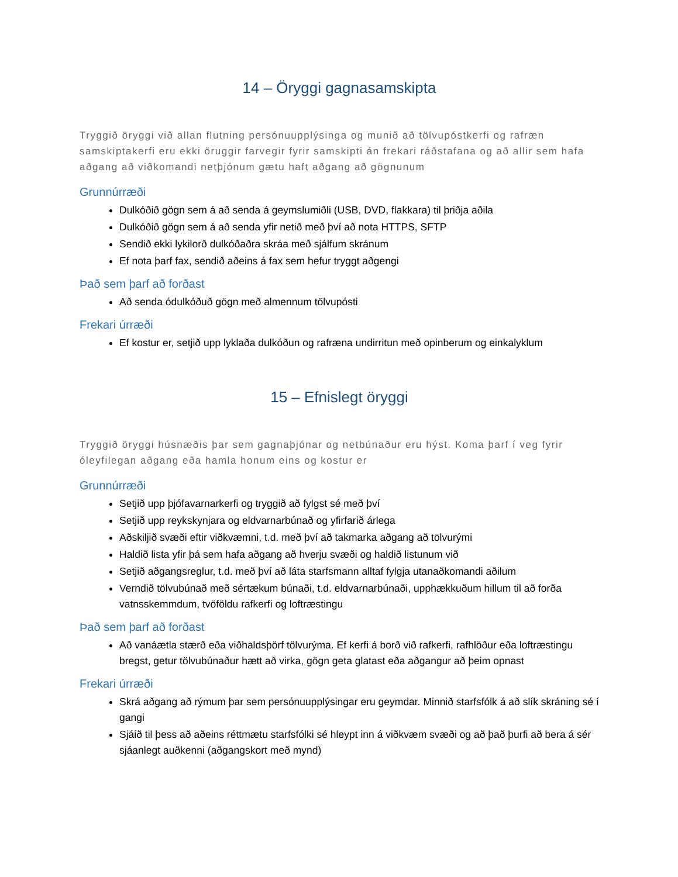14 – Öryggi gagnasamskipta
Tryggið öryggi við allan flutning persónuupplýsinga og munið að tölvupóstkerfi og rafræn samskiptakerfi eru ekki öruggir farvegir fyrir samskipti án frekari ráðstafana og að allir sem hafa aðgang að viðkomandi netþjónum gætu haft aðgang að gögnunum
Grunnúrræði
Dulkóðið gögn sem á að senda á geymslumiðli (USB, DVD, flakkara) til þriðja aðila
Dulkóðið gögn sem á að senda yfir netið með því að nota HTTPS, SFTP
Sendið ekki lykilorð dulkóðaðra skráa með sjálfum skránum
Ef nota þarf fax, sendið aðeins á fax sem hefur tryggt aðgengi
Það sem þarf að forðast
Að senda ódulkóðuð gögn með almennum tölvupósti
Frekari úrræði
Ef kostur er, setjið upp lyklaða dulkóðun og rafræna undirritun með opinberum og einkalyklum
15 – Efnislegt öryggi
Tryggið öryggi húsnæðis þar sem gagnaþjónar og netbúnaður eru hýst. Koma þarf í veg fyrir óleyfilegan aðgang eða hamla honum eins og kostur er
Grunnúrræði
Setjið upp þjófavarnarkerfi og tryggið að fylgst sé með því
Setjið upp reykskynjara og eldvarnarbúnað og yfirfarið árlega
Aðskiljið svæði eftir viðkvæmni, t.d. með því að takmarka aðgang að tölvurými
Haldið lista yfir þá sem hafa aðgang að hverju svæði og haldið listunum við
Setjið aðgangsreglur, t.d. með því að láta starfsmann alltaf fylgja utanaðkomandi aðilum
Verndið tölvubúnað með sértækum búnaði, t.d. eldvarnarbúnaði, upphækkuðum hillum til að forða vatnsskemmdum, tvöföldu rafkerfi og loftræstingu
Það sem þarf að forðast
Að vanáætla stærð eða viðhaldsþörf tölvurýma. Ef kerfi á borð við rafkerfi, rafhlöður eða loftræstingu bregst, getur tölvubúnaður hætt að virka, gögn geta glatast eða aðgangur að þeim opnast
Frekari úrræði
Skrá aðgang að rýmum þar sem persónuupplýsingar eru geymdar. Minnið starfsfólk á að slík skráning sé í gangi
Sjáið til þess að aðeins réttmætu starfsfólki sé hleypt inn á viðkvæm svæði og að það þurfi að bera á sér sjáanlegt auðkenni (aðgangskort með mynd)